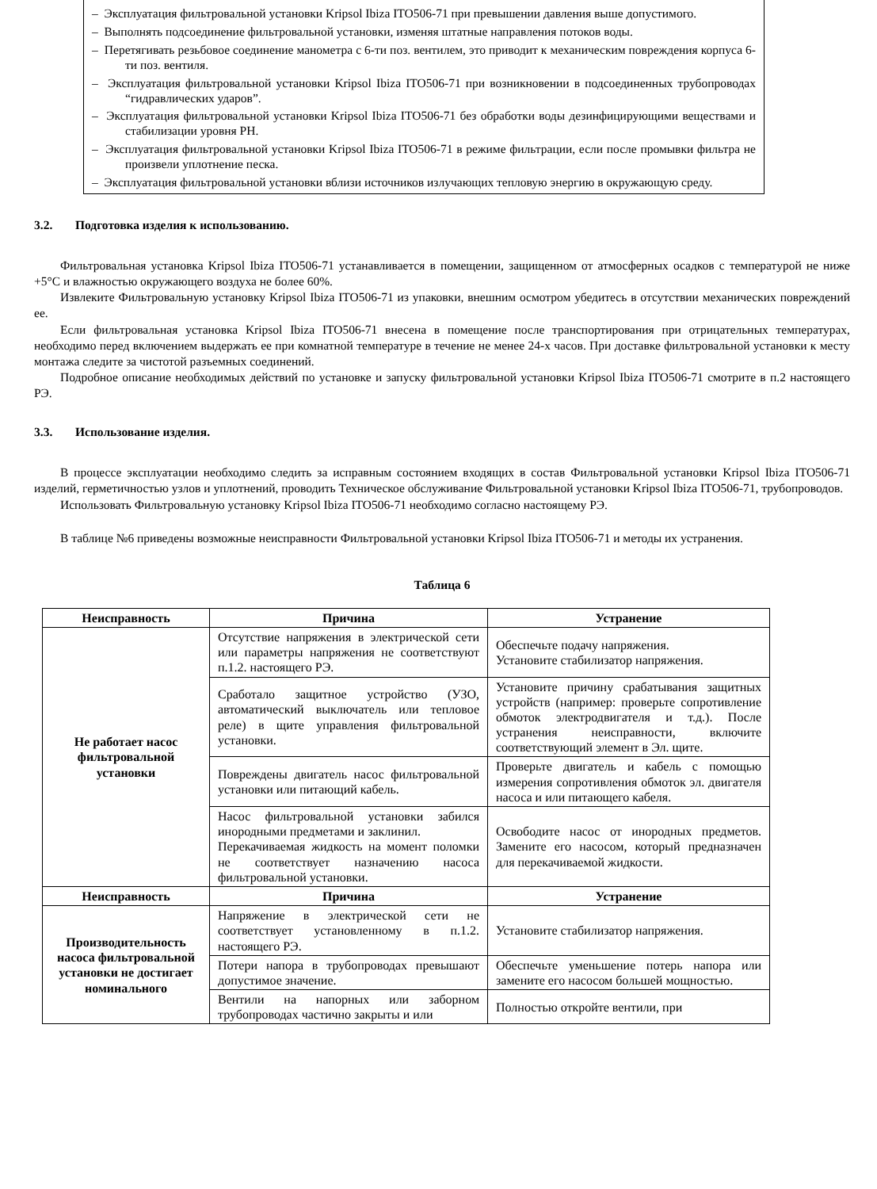– Эксплуатация фильтровальной установки Kripsol Ibiza ITO506-71 при превышении давления выше допустимого.
– Выполнять подсоединение фильтровальной установки, изменяя штатные направления потоков воды.
– Перетягивать резьбовое соединение манометра с 6-ти поз. вентилем, это приводит к механическим повреждения корпуса 6-ти поз. вентиля.
– Эксплуатация фильтровальной установки Kripsol Ibiza ITO506-71 при возникновении в подсоединенных трубопроводах “гидравлических ударов”.
– Эксплуатация фильтровальной установки Kripsol Ibiza ITO506-71 без обработки воды дезинфицирующими веществами и стабилизации уровня PH.
– Эксплуатация фильтровальной установки Kripsol Ibiza ITO506-71 в режиме фильтрации, если после промывки фильтра не произвели уплотнение песка.
– Эксплуатация фильтровальной установки вблизи источников излучающих тепловую энергию в окружающую среду.
3.2. Подготовка изделия к использованию.
Фильтровальная установка Kripsol Ibiza ITO506-71 устанавливается в помещении, защищенном от атмосферных осадков с температурой не ниже +5°C и влажностью окружающего воздуха не более 60%.
Извлеките Фильтровальную установку Kripsol Ibiza ITO506-71 из упаковки, внешним осмотром убедитесь в отсутствии механических повреждений ее.
Если фильтровальная установка Kripsol Ibiza ITO506-71 внесена в помещение после транспортирования при отрицательных температурах, необходимо перед включением выдержать ее при комнатной температуре в течение не менее 24-х часов. При доставке фильтровальной установки к месту монтажа следите за чистотой разъемных соединений.
Подробное описание необходимых действий по установке и запуску фильтровальной установки Kripsol Ibiza ITO506-71 смотрите в п.2 настоящего РЭ.
3.3. Использование изделия.
В процессе эксплуатации необходимо следить за исправным состоянием входящих в состав Фильтровальной установки Kripsol Ibiza ITO506-71 изделий, герметичностью узлов и уплотнений, проводить Техническое обслуживание Фильтровальной установки Kripsol Ibiza ITO506-71, трубопроводов.
Использовать Фильтровальную установку Kripsol Ibiza ITO506-71 необходимо согласно настоящему РЭ.
В таблице №6 приведены возможные неисправности Фильтровальной установки Kripsol Ibiza ITO506-71 и методы их устранения.
Таблица 6
| Неисправность | Причина | Устранение |
| --- | --- | --- |
| Не работает насос фильтровальной установки | Отсутствие напряжения в электрической сети или параметры напряжения не соответствуют п.1.2. настоящего РЭ. | Обеспечьте подачу напряжения. Установите стабилизатор напряжения. |
| | Сработало защитное устройство (УЗО, автоматический выключатель или тепловое реле) в щите управления фильтровальной установки. | Установите причину срабатывания защитных устройств (например: проверьте сопротивление обмоток электродвигателя и т.д.). После устранения неисправности, включите соответствующий элемент в Эл. щите. |
| | Повреждены двигатель насос фильтровальной установки или питающий кабель. | Проверьте двигатель и кабель с помощью измерения сопротивления обмоток эл. двигателя насоса и или питающего кабеля. |
| | Насос фильтровальной установки забился инородными предметами и заклинил. Перекачиваемая жидкость на момент поломки не соответствует назначению насоса фильтровальной установки. | Освободите насос от инородных предметов. Замените его насосом, который предназначен для перекачиваемой жидкости. |
| Неисправность | Причина | Устранение |
| Производительность насоса фильтровальной установки не достигает номинального | Напряжение в электрической сети не соответствует установленному в п.1.2. настоящего РЭ. | Установите стабилизатор напряжения. |
| | Потери напора в трубопроводах превышают допустимое значение. | Обеспечьте уменьшение потерь напора или замените его насосом большей мощностью. |
| | Вентили на напорных или заборном трубопроводах частично закрыты и или | Полностью откройте вентили, при |